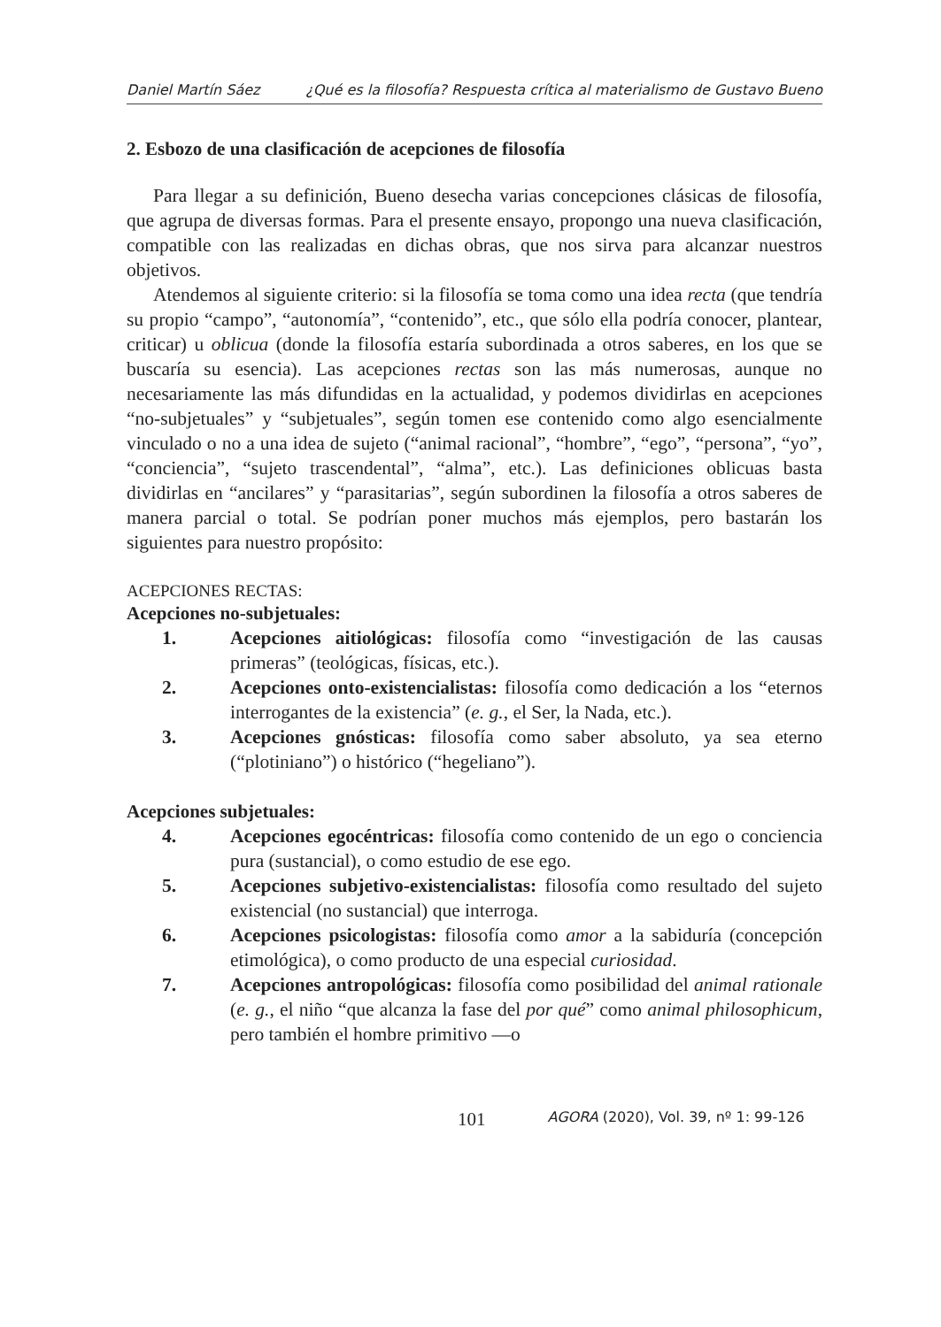Daniel Martín Sáez ¿Qué es la filosofía? Respuesta crítica al materialismo de Gustavo Bueno
2. Esbozo de una clasificación de acepciones de filosofía
Para llegar a su definición, Bueno desecha varias concepciones clásicas de filosofía, que agrupa de diversas formas. Para el presente ensayo, propongo una nueva clasificación, compatible con las realizadas en dichas obras, que nos sirva para alcanzar nuestros objetivos.
Atendemos al siguiente criterio: si la filosofía se toma como una idea recta (que tendría su propio “campo”, “autonomía”, “contenido”, etc., que sólo ella podría conocer, plantear, criticar) u oblicua (donde la filosofía estaría subordinada a otros saberes, en los que se buscaría su esencia). Las acepciones rectas son las más numerosas, aunque no necesariamente las más difundidas en la actualidad, y podemos dividirlas en acepciones “no-subjetuales” y “subjetuales”, según tomen ese contenido como algo esencialmente vinculado o no a una idea de sujeto (“animal racional”, “hombre”, “ego”, “persona”, “yo”, “conciencia”, “sujeto trascendental”, “alma”, etc.). Las definiciones oblicuas basta dividirlas en “ancilares” y “parasitarias”, según subordinen la filosofía a otros saberes de manera parcial o total. Se podrían poner muchos más ejemplos, pero bastarán los siguientes para nuestro propósito:
ACEPCIONES RECTAS:
Acepciones no-subjetuales:
1. Acepciones aitiológicas: filosofía como “investigación de las causas primeras” (teológicas, físicas, etc.).
2. Acepciones onto-existencialistas: filosofía como dedicación a los “eternos interrogantes de la existencia” (e. g., el Ser, la Nada, etc.).
3. Acepciones gnósticas: filosofía como saber absoluto, ya sea eterno (“plotiniano”) o histórico (“hegeliano”).
Acepciones subjetuales:
4. Acepciones egocéntricas: filosofía como contenido de un ego o conciencia pura (sustancial), o como estudio de ese ego.
5. Acepciones subjetivo-existencialistas: filosofía como resultado del sujeto existencial (no sustancial) que interroga.
6. Acepciones psicologistas: filosofía como amor a la sabiduría (concepción etimológica), o como producto de una especial curiosidad.
7. Acepciones antropológicas: filosofía como posibilidad del animal rationale (e. g., el niño “que alcanza la fase del por qué” como animal philosophicum, pero también el hombre primitivo —o
101 AGORA (2020), Vol. 39, nº 1: 99-126